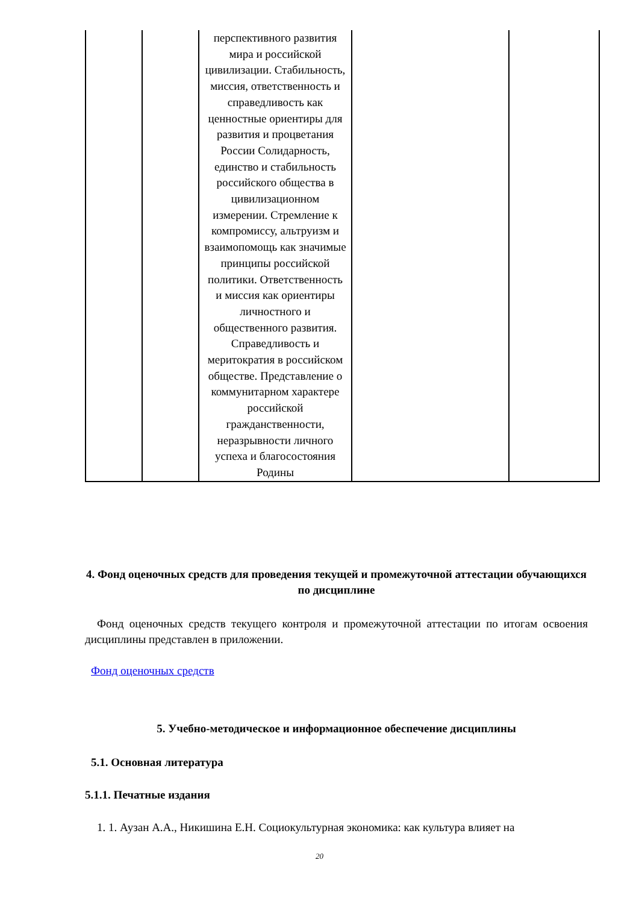| | | перспективного развития мира и российской цивилизации. Стабильность, миссия, ответственность и справедливость как ценностные ориентиры для развития и процветания России Солидарность, единство и стабильность российского общества в цивилизационном измерении. Стремление к компромиссу, альтруизм и взаимопомощь как значимые принципы российской политики. Ответственность и миссия как ориентиры личностного и общественного развития. Справедливость и меритократия в российском обществе. Представление о коммунитарном характере российской гражданственности, неразрывности личного успеха и благосостояния Родины | | |
4. Фонд оценочных средств для проведения текущей и промежуточной аттестации обучающихся по дисциплине
Фонд оценочных средств текущего контроля и промежуточной аттестации по итогам освоения дисциплины представлен в приложении.
Фонд оценочных средств
5. Учебно-методическое и информационное обеспечение дисциплины
5.1. Основная литература
5.1.1. Печатные издания
1. 1. Аузан А.А., Никишина Е.Н. Социокультурная экономика: как культура влияет на
20